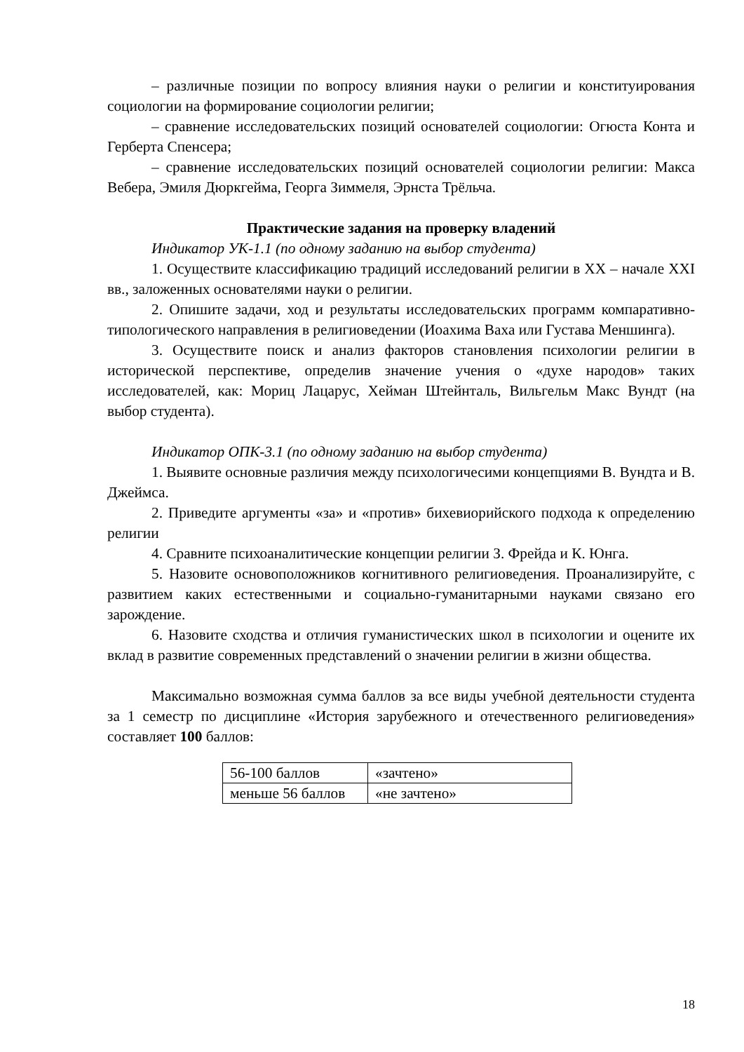– различные позиции по вопросу влияния науки о религии и конституирования социологии на формирование социологии религии;
– сравнение исследовательских позиций основателей социологии: Огюста Конта и Герберта Спенсера;
– сравнение исследовательских позиций основателей социологии религии: Макса Вебера, Эмиля Дюркгейма, Георга Зиммеля, Эрнста Трёльча.
Практические задания на проверку владений
Индикатор УК-1.1 (по одному заданию на выбор студента)
1. Осуществите классификацию традиций исследований религии в XX – начале XXI вв., заложенных основателями науки о религии.
2. Опишите задачи, ход и результаты исследовательских программ компаративно-типологического направления в религиоведении (Иоахима Ваха или Густава Меншинга).
3. Осуществите поиск и анализ факторов становления психологии религии в исторической перспективе, определив значение учения о «духе народов» таких исследователей, как: Мориц Лацарус, Хейман Штейнталь, Вильгельм Макс Вундт (на выбор студента).
Индикатор ОПК-3.1 (по одному заданию на выбор студента)
1. Выявите основные различия между психологичесими концепциями В. Вундта и В. Джеймса.
2. Приведите аргументы «за» и «против» бихевиорийского подхода к определению религии
4. Сравните психоаналитические концепции религии З. Фрейда и К. Юнга.
5. Назовите основоположников когнитивного религиоведения. Проанализируйте, с развитием каких естественными и социально-гуманитарными науками связано его зарождение.
6. Назовите сходства и отличия гуманистических школ в психологии и оцените их вклад в развитие современных представлений о значении религии в жизни общества.
Максимально возможная сумма баллов за все виды учебной деятельности студента за 1 семестр по дисциплине «История зарубежного и отечественного религиоведения» составляет 100 баллов:
| 56-100 баллов | «зачтено» |
| меньше 56 баллов | «не зачтено» |
18